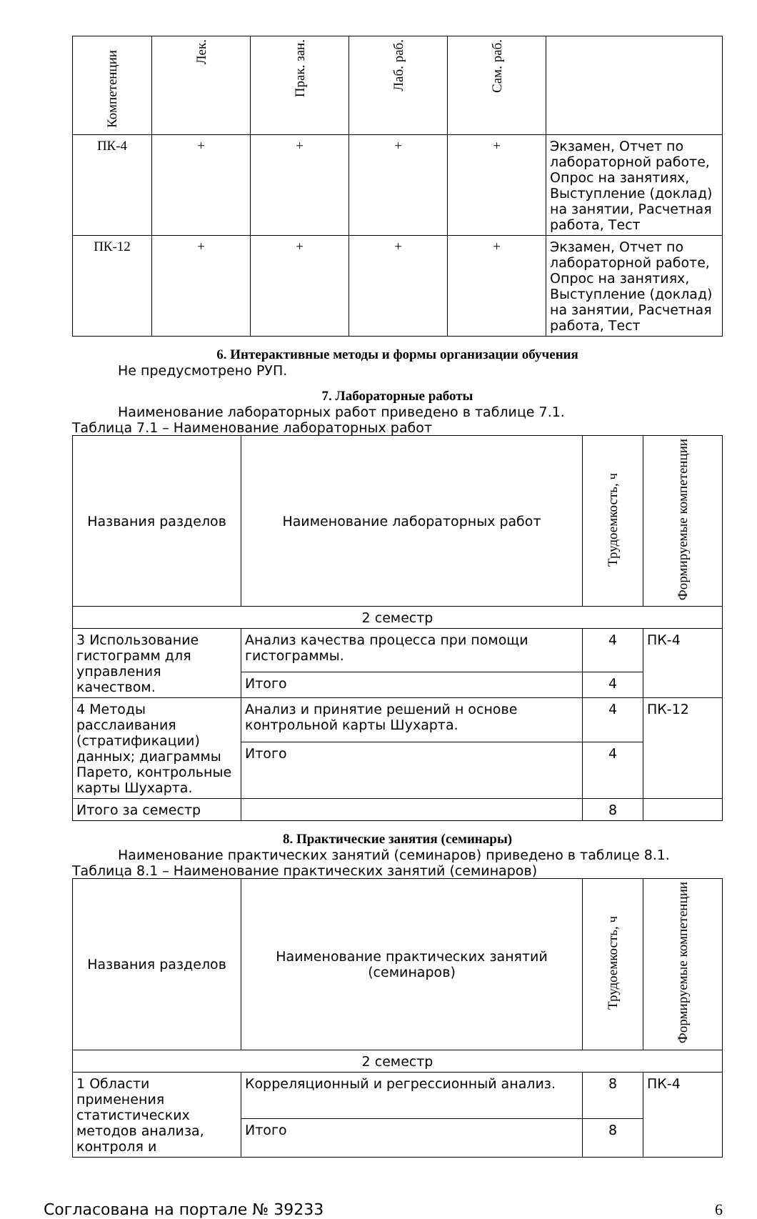| Компетенции | Лек. | Прак. зан. | Лаб. раб. | Сам. раб. | |
| --- | --- | --- | --- | --- | --- |
| ПК-4 | + | + | + | + | Экзамен, Отчет по лабораторной работе, Опрос на занятиях, Выступление (доклад) на занятии, Расчетная работа, Тест |
| ПК-12 | + | + | + | + | Экзамен, Отчет по лабораторной работе, Опрос на занятиях, Выступление (доклад) на занятии, Расчетная работа, Тест |
6. Интерактивные методы и формы организации обучения
Не предусмотрено РУП.
7. Лабораторные работы
Наименование лабораторных работ приведено в таблице 7.1.
Таблица 7.1 – Наименование лабораторных работ
| Названия разделов | Наименование лабораторных работ | Трудоемкость, ч | Формируемые компетенции |
| --- | --- | --- | --- |
| 2 семестр | | | |
| 3 Использование гистограмм для управления качеством. | Анализ качества процесса при помощи гистограммы. | 4 | ПК-4 |
| | Итого | 4 | |
| 4 Методы расслаивания (стратификации) данных; диаграммы Парето, контрольные карты Шухарта. | Анализ и принятие решений н основе контрольной карты Шухарта. | 4 | ПК-12 |
| | Итого | 4 | |
| Итого за семестр | | 8 | |
8. Практические занятия (семинары)
Наименование практических занятий (семинаров) приведено в таблице 8.1.
Таблица 8.1 – Наименование практических занятий (семинаров)
| Названия разделов | Наименование практических занятий (семинаров) | Трудоемкость, ч | Формируемые компетенции |
| --- | --- | --- | --- |
| 2 семестр | | | |
| 1 Области применения статистических методов анализа, контроля и | Корреляционный и регрессионный анализ. | 8 | ПК-4 |
| | Итого | 8 | |
Согласована на портале № 39233 6